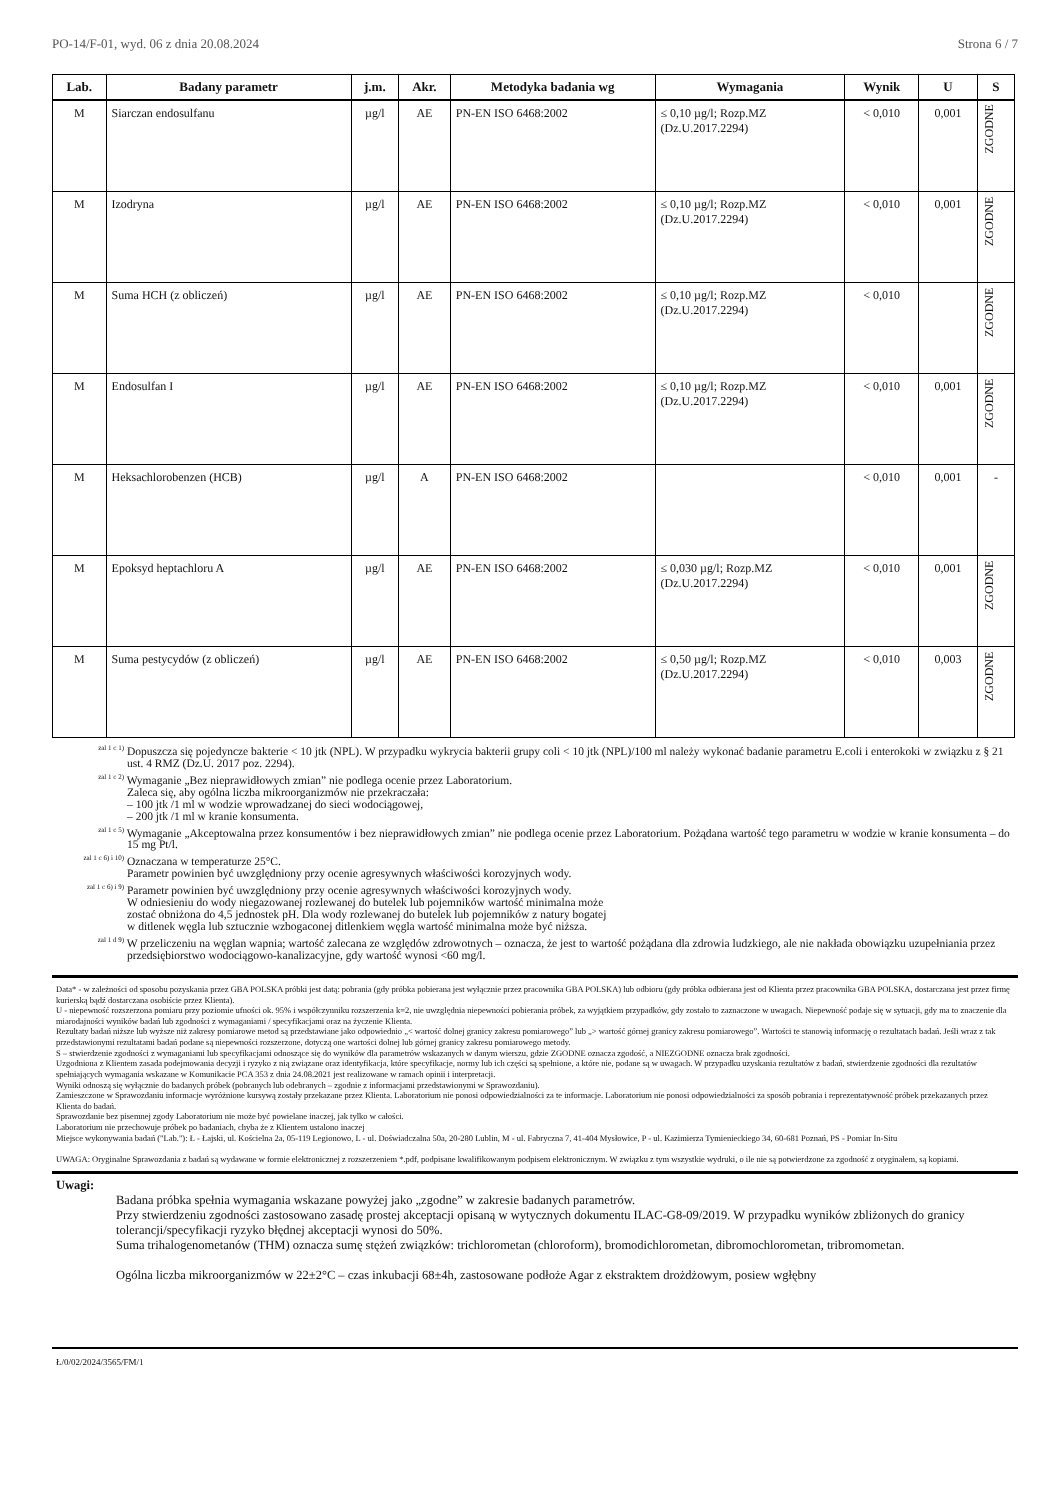PO-14/F-01, wyd. 06 z dnia 20.08.2024 Strona 6 / 7
| Lab. | Badany parametr | j.m. | Akr. | Metodyka badania wg | Wymagania | Wynik | U | S |
| --- | --- | --- | --- | --- | --- | --- | --- | --- |
| M | Siarczan endosulfanu | µg/l | AE | PN-EN ISO 6468:2002 | ≤ 0,10 µg/l; Rozp.MZ (Dz.U.2017.2294) | < 0,010 | 0,001 | ZGODNE |
| M | Izodryna | µg/l | AE | PN-EN ISO 6468:2002 | ≤ 0,10 µg/l; Rozp.MZ (Dz.U.2017.2294) | < 0,010 | 0,001 | ZGODNE |
| M | Suma HCH (z obliczeń) | µg/l | AE | PN-EN ISO 6468:2002 | ≤ 0,10 µg/l; Rozp.MZ (Dz.U.2017.2294) | < 0,010 | | ZGODNE |
| M | Endosulfan I | µg/l | AE | PN-EN ISO 6468:2002 | ≤ 0,10 µg/l; Rozp.MZ (Dz.U.2017.2294) | < 0,010 | 0,001 | ZGODNE |
| M | Heksachlorobenzen (HCB) | µg/l | A | PN-EN ISO 6468:2002 | | < 0,010 | 0,001 | - |
| M | Epoksyd heptachloru A | µg/l | AE | PN-EN ISO 6468:2002 | ≤ 0,030 µg/l; Rozp.MZ (Dz.U.2017.2294) | < 0,010 | 0,001 | ZGODNE |
| M | Suma pestycydów (z obliczeń) | µg/l | AE | PN-EN ISO 6468:2002 | ≤ 0,50 µg/l; Rozp.MZ (Dz.U.2017.2294) | < 0,010 | 0,003 | ZGODNE |
<sup>zal 1 c 1)</sup> Dopuszcza się pojedyncze bakterie < 10 jtk (NPL). W przypadku wykrycia bakterii grupy coli < 10 jtk (NPL)/100 ml należy wykonać badanie parametru E.coli i enterokoki w związku z § 21 ust. 4 RMZ (Dz.U. 2017 poz. 2294).
<sup>zal 1 c 2)</sup> Wymaganie „Bez nieprawidłowych zmian” nie podlega ocenie przez Laboratorium.
Zaleca się, aby ogólna liczba mikroorganizmów nie przekraczała:
– 100 jtk /1 ml w wodzie wprowadzanej do sieci wodociągowej,
– 200 jtk /1 ml w kranie konsumenta.
<sup>zal 1 c 5)</sup> Wymaganie „Akceptowalna przez konsumentów i bez nieprawidłowych zmian” nie podlega ocenie przez Laboratorium. Pożądana wartość tego parametru w wodzie w kranie konsumenta – do 15 mg Pt/l.
<sup>zal 1 c 6) i 10)</sup> Oznaczana w temperaturze 25°C.
Parametr powinien być uwzględniony przy ocenie agresywnych właściwości korozyjnych wody.
<sup>zal 1 c 6) i 9)</sup> Parametr powinien być uwzględniony przy ocenie agresywnych właściwości korozyjnych wody.
W odniesieniu do wody niegazowanej rozlewanej do butelek lub pojemników wartość minimalna może
zostać obniżona do 4,5 jednostek pH. Dla wody rozlewanej do butelek lub pojemników z natury bogatej
w ditlenek węgla lub sztucznie wzbogaconej ditlenkiem węgla wartość minimalna może być niższa.
<sup>zal 1 d 9)</sup> W przeliczeniu na węglan wapnia; wartość zalecana ze względów zdrowotnych – oznacza, że jest to wartość pożądana dla zdrowia ludzkiego, ale nie nakłada obowiązku uzupełniania przez przedsiębiorstwo wodociągowo-kanalizacyjne, gdy wartość wynosi <60 mg/l.
Data* - w zależności od sposobu pozyskania przez GBA POLSKA próbki jest datą: pobrania (gdy próbka pobierana jest wyłącznie przez pracownika GBA POLSKA) lub odbioru (gdy próbka odbierana jest od Klienta przez pracownika GBA POLSKA, dostarczana jest przez firmę kurierską bądź dostarczana osobiście przez Klienta).
U - niepewność rozszerzona pomiaru przy poziomie ufności ok. 95% i współczynniku rozszerzenia k=2, nie uwzględnia niepewności pobierania próbek, za wyjątkiem przypadków, gdy zostało to zaznaczone w uwagach. Niepewność podaje się w sytuacji, gdy ma to znaczenie dla miarodajności wyników badań lub zgodności z wymaganiami / specyfikacjami oraz na życzenie Klienta.
Rezultaty badań niższe lub wyższe niż zakresy pomiarowe metod są przedstawiane jako odpowiednio „< wartość dolnej granicy zakresu pomiarowego” lub „> wartość górnej granicy zakresu pomiarowego”. Wartości te stanowią informację o rezultatach badań. Jeśli wraz z tak przedstawionymi rezultatami badań podane są niepewności rozszerzone, dotyczą one wartości dolnej lub górnej granicy zakresu pomiarowego metody.
S – stwierdzenie zgodności z wymaganiami lub specyfikacjami odnoszące się do wyników dla parametrów wskazanych w danym wierszu, gdzie ZGODNE oznacza zgodość, a NIEZGODNE oznacza brak zgodności.
Uzgodniona z Klientem zasada podejmowania decyzji i ryzyko z nią związane oraz identyfikacja, które specyfikacje, normy lub ich części są spełnione, a które nie, podane są w uwagach. W przypadku uzyskania rezultatów z badań, stwierdzenie zgodności dla rezultatów spełniających wymagania wskazane w Komunikacie PCA 353 z dnia 24.08.2021 jest realizowane w ramach opinii i interpretacji.
Wyniki odnoszą się wyłącznie do badanych próbek (pobranych lub odebranych – zgodnie z informacjami przedstawionymi w Sprawozdaniu).
Zamieszczone w Sprawozdaniu informacje wyróżnione kursywą zostały przekazane przez Klienta. Laboratorium nie ponosi odpowiedzialności za te informacje. Laboratorium nie ponosi odpowiedzialności za sposób pobrania i reprezentatywność próbek przekazanych przez Klienta do badań.
Sprawozdanie bez pisemnej zgody Laboratorium nie może być powielane inaczej, jak tylko w całości.
Laboratorium nie przechowuje próbek po badaniach, chyba że z Klientem ustalono inaczej
Miejsce wykonywania badań ("Lab."): Ł - Łajski, ul. Kościelna 2a, 05-119 Legionowo, L - ul. Doświadczalna 50a, 20-280 Lublin, M - ul. Fabryczna 7, 41-404 Mysłowice, P - ul. Kazimierza Tymienieckiego 34, 60-681 Poznań, PS - Pomiar In-Situ
UWAGA: Oryginalne Sprawozdania z badań są wydawane w formie elektronicznej z rozszerzeniem *.pdf, podpisane kwalifikowanym podpisem elektronicznym. W związku z tym wszystkie wydruki, o ile nie są potwierdzone za zgodność z oryginałem, są kopiami.
Uwagi:
Badana próbka spełnia wymagania wskazane powyżej jako „zgodne” w zakresie badanych parametrów.
Przy stwierdzeniu zgodności zastosowano zasadę prostej akceptacji opisaną w wytycznych dokumentu ILAC-G8-09/2019. W przypadku wyników zbliżonych do granicy tolerancji/specyfikacji ryzyko błędnej akceptacji wynosi do 50%.
Suma trihalogenometanów (THM) oznacza sumę stężeń związków: trichlorometan (chloroform), bromodichlorometan, dibromochlorometan, tribromometan.
Ogólna liczba mikroorganizmów w 22±2°C – czas inkubacji 68±4h, zastosowane podłoże Agar z ekstraktem drożdżowym, posiew wgłębny
Ł/0/02/2024/3565/FM/1